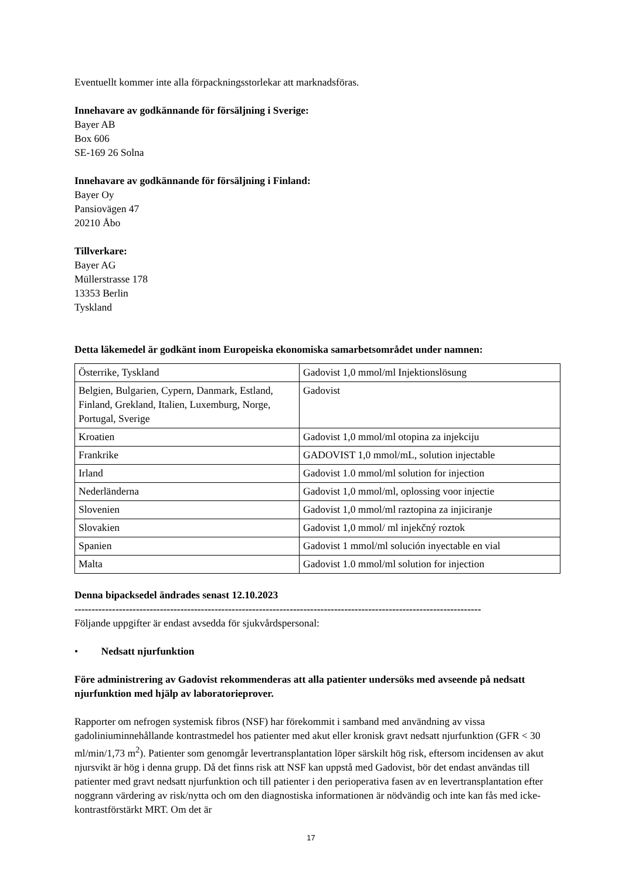Eventuellt kommer inte alla förpackningsstorlekar att marknadsföras.
Innehavare av godkännande för försäljning i Sverige:
Bayer AB
Box 606
SE-169 26 Solna
Innehavare av godkännande för försäljning i Finland:
Bayer Oy
Pansiovägen 47
20210 Åbo
Tillverkare:
Bayer AG
Müllerstrasse 178
13353 Berlin
Tyskland
Detta läkemedel är godkänt inom Europeiska ekonomiska samarbetsområdet under namnen:
| Österrike, Tyskland | Gadovist 1,0 mmol/ml Injektionslösung |
| Belgien, Bulgarien, Cypern, Danmark, Estland, Finland, Grekland, Italien, Luxemburg, Norge, Portugal, Sverige | Gadovist |
| Kroatien | Gadovist 1,0 mmol/ml otopina za injekciju |
| Frankrike | GADOVIST 1,0 mmol/mL, solution injectable |
| Irland | Gadovist 1.0 mmol/ml solution for injection |
| Nederländerna | Gadovist 1,0 mmol/ml, oplossing voor injectie |
| Slovenien | Gadovist 1,0 mmol/ml raztopina za injiciranje |
| Slovakien | Gadovist 1,0 mmol/ ml injekčný roztok |
| Spanien | Gadovist 1 mmol/ml solución inyectable en vial |
| Malta | Gadovist 1.0 mmol/ml solution for injection |
Denna bipacksedel ändrades senast 12.10.2023
-----------------------------------------------------------------------------------------------------------------------
Följande uppgifter är endast avsedda för sjukvårdspersonal:
• Nedsatt njurfunktion
Före administrering av Gadovist rekommenderas att alla patienter undersöks med avseende på nedsatt njurfunktion med hjälp av laboratorieprover.
Rapporter om nefrogen systemisk fibros (NSF) har förekommit i samband med användning av vissa gadoliniuminnehållande kontrastmedel hos patienter med akut eller kronisk gravt nedsatt njurfunktion (GFR < 30 ml/min/1,73 m<sup>2</sup>). Patienter som genomgår levertransplantation löper särskilt hög risk, eftersom incidensen av akut njursvikt är hög i denna grupp. Då det finns risk att NSF kan uppstå med Gadovist, bör det endast användas till patienter med gravt nedsatt njurfunktion och till patienter i den perioperativa fasen av en levertransplantation efter noggrann värdering av risk/nytta och om den diagnostiska informationen är nödvändig och inte kan fås med icke-kontrastförstärkt MRT. Om det är
17